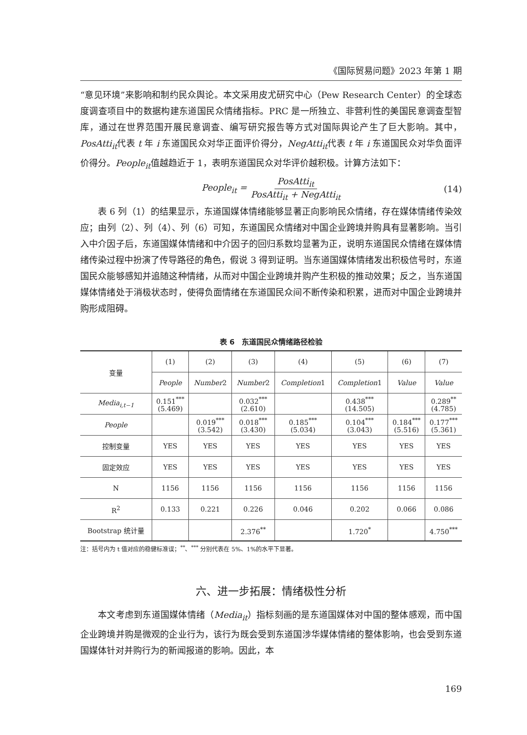《国际贸易问题》2023 年第 1 期
“意见环境”来影响和制约民众舆论。本文采用皮尤研究中心（Pew Research Center）的全球态度调查项目中的数据构建东道国民众情绪指标。PRC 是一所独立、非营利性的美国民意调查型智库，通过在世界范围开展民意调查、编写研究报告等方式对国际舆论产生了巨大影响。其中，PosAtti<sub>it</sub>代表 t 年 i 东道国民众对华正面评价得分，NegAtti<sub>it</sub>代表 t 年 i 东道国民众对华负面评价得分。People<sub>it</sub>值越趋近于 1，表明东道国民众对华评价越积极。计算方法如下：
People<sub>it</sub> = PosAtti<sub>it</sub> PosAtti<sub>it</sub> + NegAtti<sub>it</sub> (14)
表 6 列（1）的结果显示，东道国媒体情绪能够显著正向影响民众情绪，存在媒体情绪传染效应；由列（2）、列（4）、列（6）可知，东道国民众情绪对中国企业跨境并购具有显著影响。当引入中介因子后，东道国媒体情绪和中介因子的回归系数均显著为正，说明东道国民众情绪在媒体情绪传染过程中扮演了传导路径的角色，假说 3 得到证明。当东道国媒体情绪发出积极信号时，东道国民众能够感知并追随这种情绪，从而对中国企业跨境并购产生积极的推动效果；反之，当东道国媒体情绪处于消极状态时，使得负面情绪在东道国民众间不断传染和积累，进而对中国企业跨境并购形成阻碍。
表 6　东道国民众情绪路径检验
| 变量 | (1) | (2) | (3) | (4) | (5) | (6) | (7) |
| --- | --- | --- | --- | --- | --- | --- | --- |
| | People | Number 2 | Number 2 | Completion 1 | Completion 1 | Value | Value |
| Media<sub>i,t−1</sub> | 0.151<sup>***</sup> (5.469) | | 0.032<sup>***</sup> (2.610) | | 0.438<sup>***</sup> (14.505) | | 0.289<sup>**</sup> (4.785) |
| People | | 0.019<sup>***</sup> (3.542) | 0.018<sup>***</sup> (3.430) | 0.185<sup>***</sup> (5.034) | 0.104<sup>***</sup> (3.043) | 0.184<sup>***</sup> (5.516) | 0.177<sup>***</sup> (5.361) |
| 控制变量 | YES | YES | YES | YES | YES | YES | YES |
| 固定效应 | YES | YES | YES | YES | YES | YES | YES |
| N | 1156 | 1156 | 1156 | 1156 | 1156 | 1156 | 1156 |
| R<sup>2</sup> | 0.133 | 0.221 | 0.226 | 0.046 | 0.202 | 0.066 | 0.086 |
| Bootstrap 统计量 | | | 2.376<sup>**</sup> | | 1.720<sup>*</sup> | | 4.750<sup>***</sup> |
注：括号内为 t 值对应的稳健标准误；<sup>**</sup>、<sup>***</sup> 分别代表在 5%、1%的水平下显著。
六、进一步拓展：情绪极性分析
本文考虑到东道国媒体情绪（Media<sub>it</sub>）指标刻画的是东道国媒体对中国的整体感观，而中国企业跨境并购是微观的企业行为，该行为既会受到东道国涉华媒体情绪的整体影响，也会受到东道国媒体针对并购行为的新闻报道的影响。因此，本
169